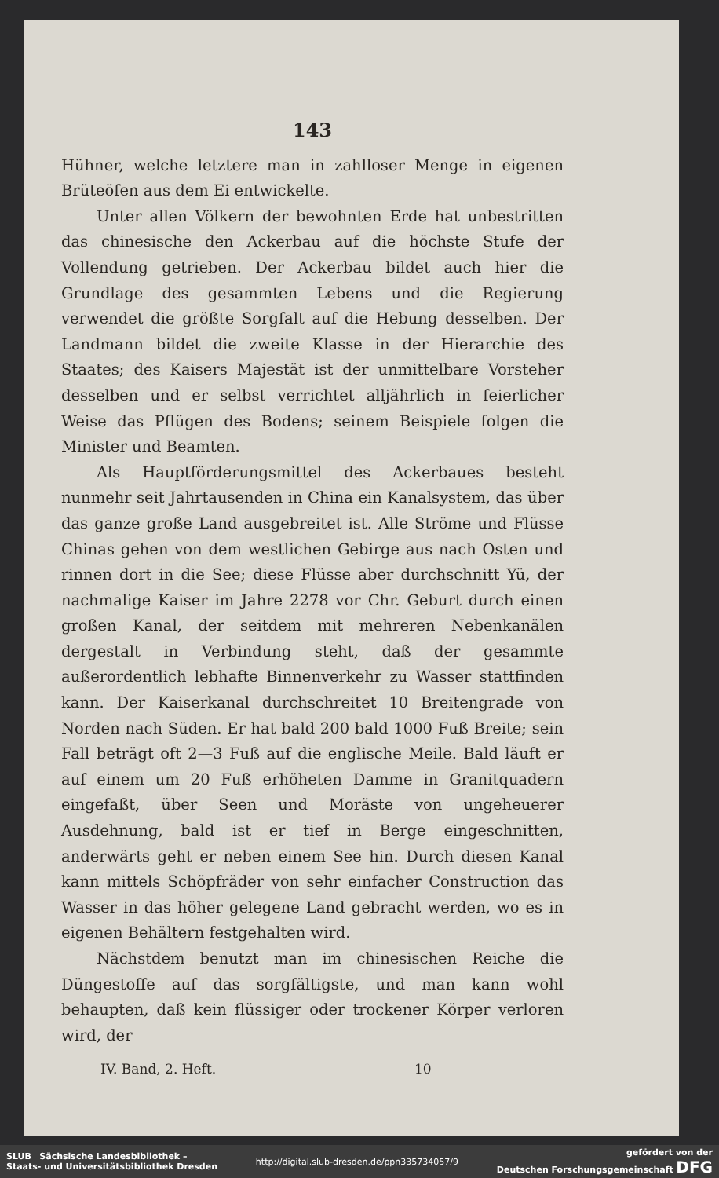143
Hühner, welche letztere man in zahlloser Menge in eigenen Brüteöfen aus dem Ei entwickelte.
Unter allen Völkern der bewohnten Erde hat unbestritten das chinesische den Ackerbau auf die höchste Stufe der Vollendung getrieben. Der Ackerbau bildet auch hier die Grundlage des gesammten Lebens und die Regierung verwendet die größte Sorgfalt auf die Hebung desselben. Der Landmann bildet die zweite Klasse in der Hierarchie des Staates; des Kaisers Majestät ist der unmittelbare Vorsteher desselben und er selbst verrichtet alljährlich in feierlicher Weise das Pflügen des Bodens; seinem Beispiele folgen die Minister und Beamten.
Als Hauptförderungsmittel des Ackerbaues besteht nunmehr seit Jahrtausenden in China ein Kanalsystem, das über das ganze große Land ausgebreitet ist. Alle Ströme und Flüsse Chinas gehen von dem westlichen Gebirge aus nach Osten und rinnen dort in die See; diese Flüsse aber durchschnitt Yü, der nachmalige Kaiser im Jahre 2278 vor Chr. Geburt durch einen großen Kanal, der seitdem mit mehreren Nebenkanälen dergestalt in Verbindung steht, daß der gesammte außerordentlich lebhafte Binnenverkehr zu Wasser stattfinden kann. Der Kaiserkanal durchschreitet 10 Breitengrade von Norden nach Süden. Er hat bald 200 bald 1000 Fuß Breite; sein Fall beträgt oft 2—3 Fuß auf die englische Meile. Bald läuft er auf einem um 20 Fuß erhöheten Damme in Granitquadern eingefaßt, über Seen und Moräste von ungeheuerer Ausdehnung, bald ist er tief in Berge eingeschnitten, anderwärts geht er neben einem See hin. Durch diesen Kanal kann mittels Schöpfräder von sehr einfacher Construction das Wasser in das höher gelegene Land gebracht werden, wo es in eigenen Behältern festgehalten wird.
Nächstdem benutzt man im chinesischen Reiche die Düngestoffe auf das sorgfältigste, und man kann wohl behaupten, daß kein flüssiger oder trockener Körper verloren wird, der
IV. Band, 2. Heft. 10
SLUB Sächsische Landesbibliothek –
Staats- und Universitätsbibliothek Dresden
http://digital.slub-dresden.de/ppn335734057/9
gefördert von der
Deutschen Forschungsgemeinschaft DFG